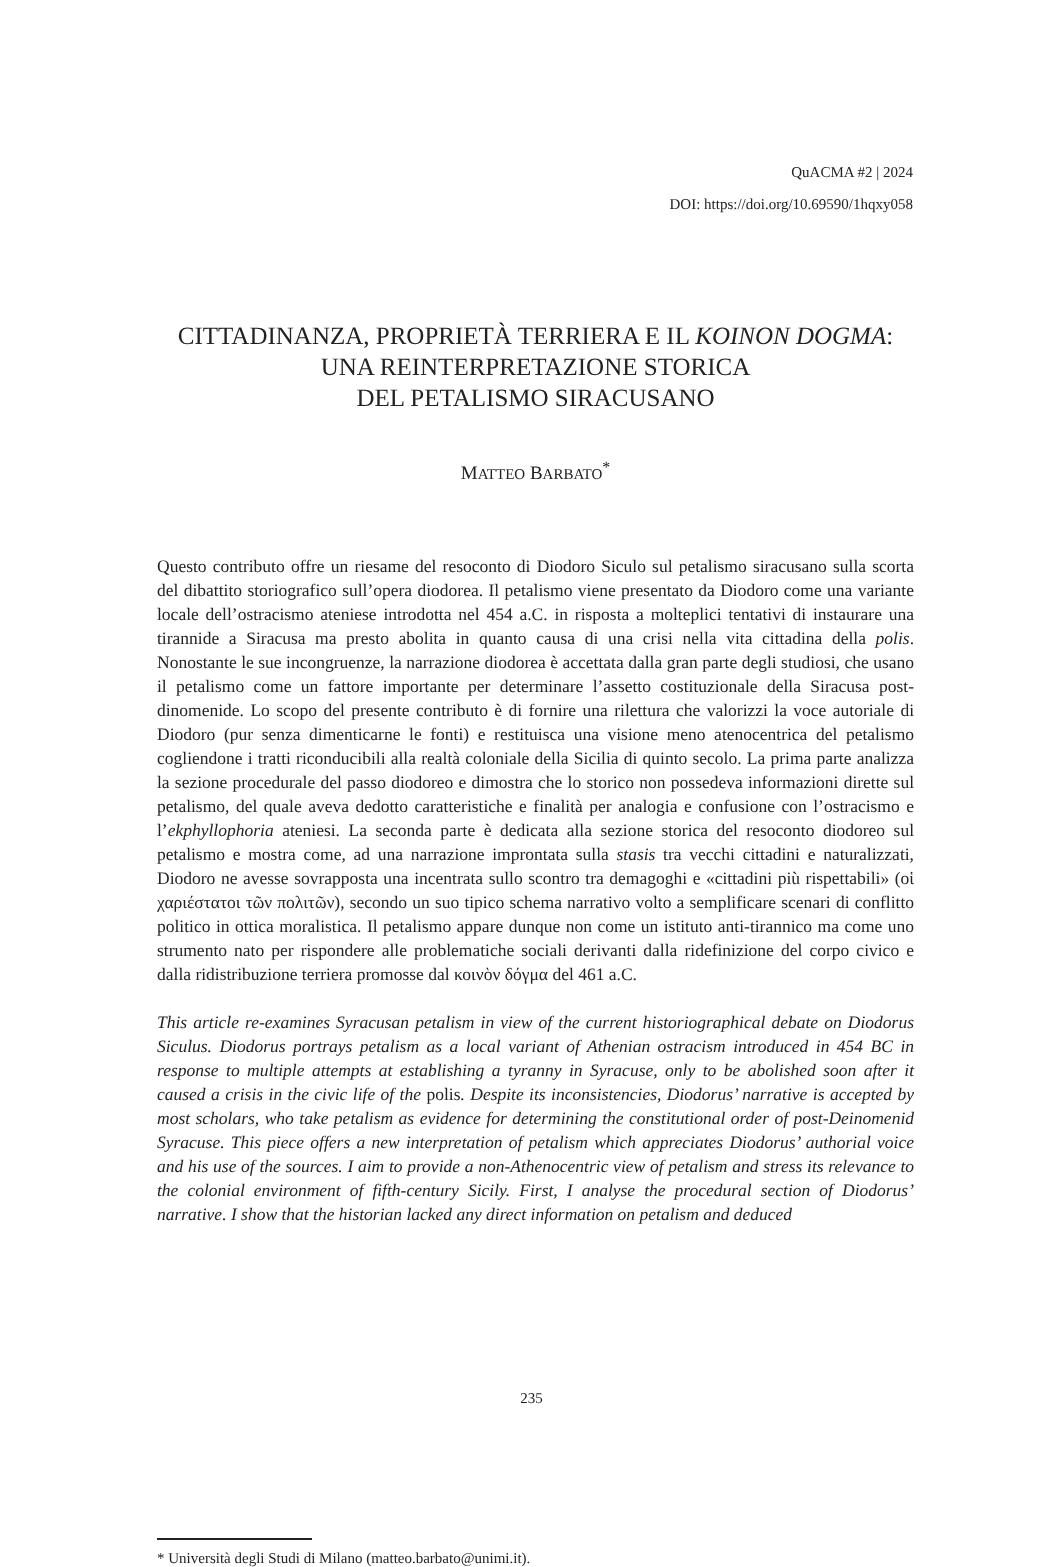QuACMA #2 | 2024
DOI: https://doi.org/10.69590/1hqxy058
CITTADINANZA, PROPRIETÀ TERRIERA E IL KOINON DOGMA:
UNA REINTERPRETAZIONE STORICA
DEL PETALISMO SIRACUSANO
MATTEO BARBATO<sup>*</sup>
Questo contributo offre un riesame del resoconto di Diodoro Siculo sul petalismo siracusano sulla scorta del dibattito storiografico sull’opera diodorea. Il petalismo viene presentato da Diodoro come una variante locale dell’ostracismo ateniese introdotta nel 454 a.C. in risposta a molteplici tentativi di instaurare una tirannide a Siracusa ma presto abolita in quanto causa di una crisi nella vita cittadina della polis. Nonostante le sue incongruenze, la narrazione diodorea è accettata dalla gran parte degli studiosi, che usano il petalismo come un fattore importante per determinare l’assetto costituzionale della Siracusa post-dinomenide. Lo scopo del presente contributo è di fornire una rilettura che valorizzi la voce autoriale di Diodoro (pur senza dimenticarne le fonti) e restituisca una visione meno atenocentrica del petalismo cogliendone i tratti riconducibili alla realtà coloniale della Sicilia di quinto secolo. La prima parte analizza la sezione procedurale del passo diodoreo e dimostra che lo storico non possedeva informazioni dirette sul petalismo, del quale aveva dedotto caratteristiche e finalità per analogia e confusione con l’ostracismo e l’ekphyllophoria ateniesi. La seconda parte è dedicata alla sezione storica del resoconto diodoreo sul petalismo e mostra come, ad una narrazione improntata sulla stasis tra vecchi cittadini e naturalizzati, Diodoro ne avesse sovrapposta una incentrata sullo scontro tra demagoghi e «cittadini più rispettabili» (οἱ χαριέστατοι τῶν πολιτῶν), secondo un suo tipico schema narrativo volto a semplificare scenari di conflitto politico in ottica moralistica. Il petalismo appare dunque non come un istituto anti-tirannico ma come uno strumento nato per rispondere alle problematiche sociali derivanti dalla ridefinizione del corpo civico e dalla ridistribuzione terriera promosse dal κοινὸν δόγμα del 461 a.C.
This article re-examines Syracusan petalism in view of the current historiographical debate on Diodorus Siculus. Diodorus portrays petalism as a local variant of Athenian ostracism introduced in 454 BC in response to multiple attempts at establishing a tyranny in Syracuse, only to be abolished soon after it caused a crisis in the civic life of the polis. Despite its inconsistencies, Diodorus’ narrative is accepted by most scholars, who take petalism as evidence for determining the constitutional order of post-Deinomenid Syracuse. This piece offers a new interpretation of petalism which appreciates Diodorus’ authorial voice and his use of the sources. I aim to provide a non-Athenocentric view of petalism and stress its relevance to the colonial environment of fifth-century Sicily. First, I analyse the procedural section of Diodorus’ narrative. I show that the historian lacked any direct information on petalism and deduced
* Università degli Studi di Milano (matteo.barbato@unimi.it).
235